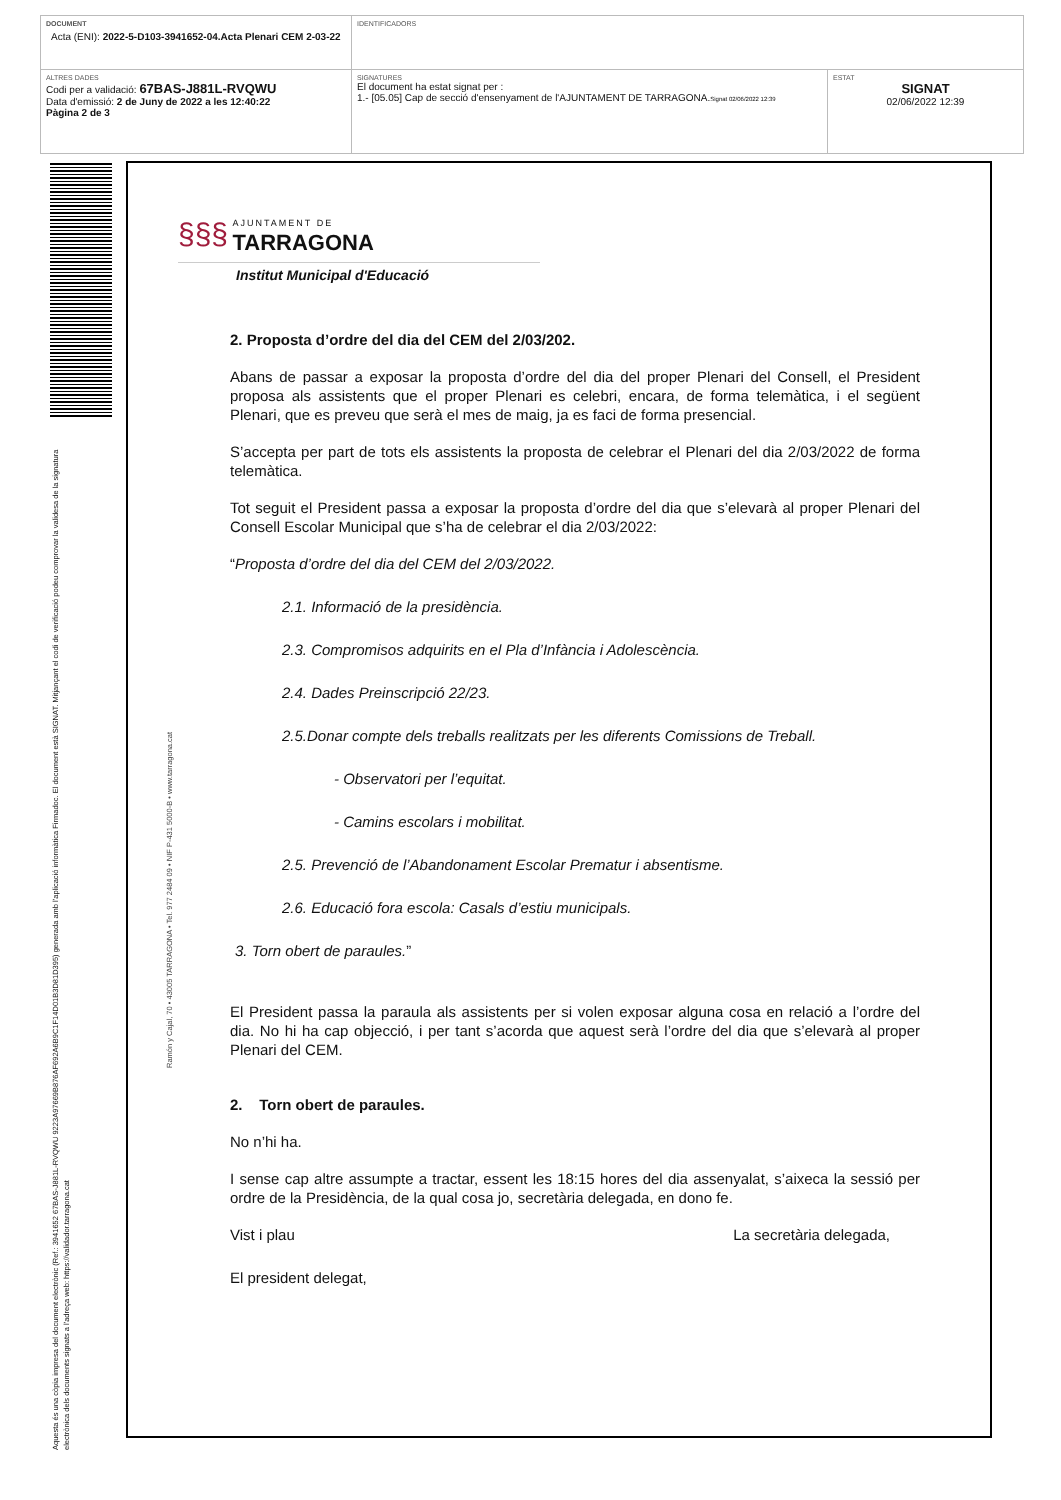| DOCUMENT Acta (ENI): 2022-5-D103-3941652-04.Acta Plenari CEM 2-03-22 | IDENTIFICADORS | |
| ALTRES DADES Codi per a validació: 67BAS-J881L-RVQWU Data d'emissió: 2 de Juny de 2022 a les 12:40:22 Pàgina 2 de 3 | SIGNATURES El document ha estat signat per : 1.- [05.05] Cap de secció d'ensenyament de l'AJUNTAMENT DE TARRAGONA. Signat 02/06/2022 12:39 | ESTAT SIGNAT 02/06/2022 12:39 |
Aquesta és una còpia impresa del document electrònic (Ref.: 3941652 67BAS-J881L-RVQWU 9223A97669B876AF692A6B9C1F14D01B3D81D395) generada amb l'aplicació informàtica Firmadoc. El document està SIGNAT. Mitjançant el codi de verificació podeu comprovar la validesa de la signatura electrònica dels documents signats a l'adreça web: https://validador.tarragona.cat
Ramón y Cajal, 70 • 43005 TARRAGONA • Tel. 977 2484 09 • NIF P-431 5000-B • www.tarragona.cat
§§§
AJUNTAMENT DE
TARRAGONA
Institut Municipal d'Educació
2. Proposta d’ordre del dia del CEM del 2/03/202.
Abans de passar a exposar la proposta d’ordre del dia del proper Plenari del Consell, el President proposa als assistents que el proper Plenari es celebri, encara, de forma telemàtica, i el següent Plenari, que es preveu que serà el mes de maig, ja es faci de forma presencial.
S’accepta per part de tots els assistents la proposta de celebrar el Plenari del dia 2/03/2022 de forma telemàtica.
Tot seguit el President passa a exposar la proposta d’ordre del dia que s’elevarà al proper Plenari del Consell Escolar Municipal que s’ha de celebrar el dia 2/03/2022:
“Proposta d’ordre del dia del CEM del 2/03/2022.
2.1. Informació de la presidència.
2.3. Compromisos adquirits en el Pla d’Infància i Adolescència.
2.4. Dades Preinscripció 22/23.
2.5.Donar compte dels treballs realitzats per les diferents Comissions de Treball.
- Observatori per l’equitat.
- Camins escolars i mobilitat.
2.5. Prevenció de l’Abandonament Escolar Prematur i absentisme.
2.6. Educació fora escola: Casals d’estiu municipals.
3. Torn obert de paraules.”
El President passa la paraula als assistents per si volen exposar alguna cosa en relació a l’ordre del dia. No hi ha cap objecció, i per tant s’acorda que aquest serà l’ordre del dia que s’elevarà al proper Plenari del CEM.
2. Torn obert de paraules.
No n’hi ha.
I sense cap altre assumpte a tractar, essent les 18:15 hores del dia assenyalat, s’aixeca la sessió per ordre de la Presidència, de la qual cosa jo, secretària delegada, en dono fe.
Vist i plau La secretària delegada,
El president delegat,